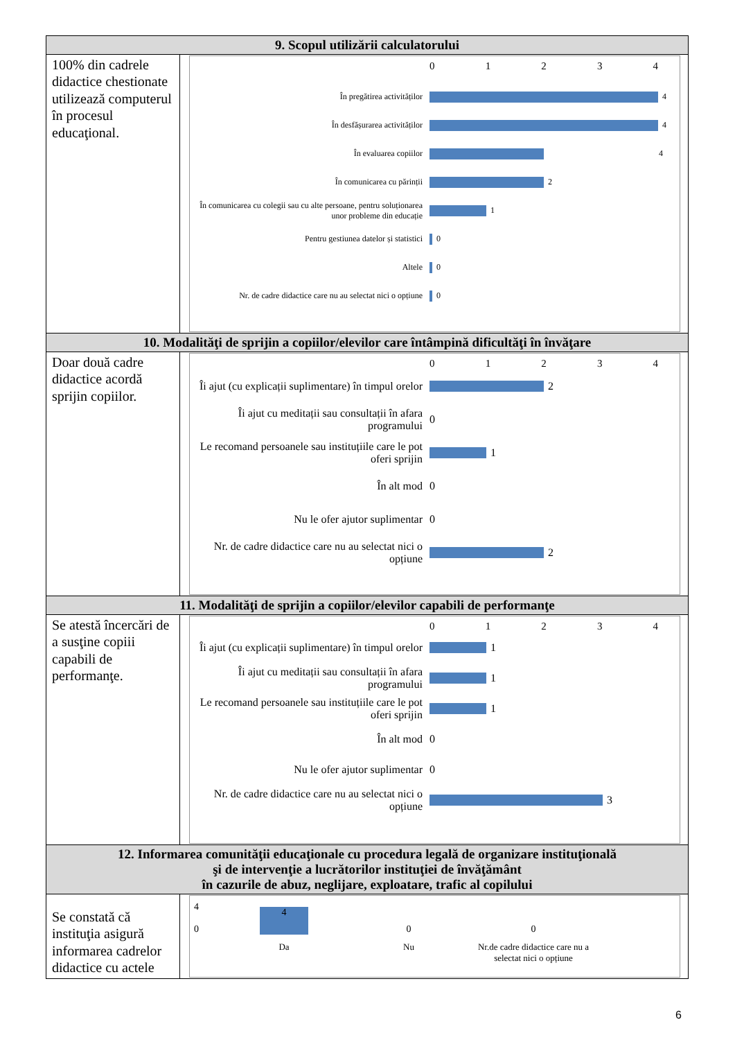| 9. Scopul utilizării calculatorului | |
| --- | --- |
| 100% din cadrele didactice chestionate utilizează computerul în procesul educaţional. | 0 1 2 3 4 În pregătirea activităților 4 În desfășurarea activităților 4 În evaluarea copiilor 4 În comunicarea cu părinții 2 În comunicarea cu colegii sau cu alte persoane, pentru soluționarea unor probleme din educație 1 Pentru gestiunea datelor și statistici 0 Altele 0 Nr. de cadre didactice care nu au selectat nici o opțiune 0 |
| 10. Modalităţi de sprijin a copiilor/elevilor care întâmpină dificultăţi în învăţare | |
| Doar două cadre didactice acordă sprijin copiilor. | 0 1 2 3 4 Îi ajut (cu explicații suplimentare) în timpul orelor 2 Îi ajut cu meditații sau consultații în afara programului 0 Le recomand persoanele sau instituțiile care le pot oferi sprijin 1 În alt mod 0 Nu le ofer ajutor suplimentar 0 Nr. de cadre didactice care nu au selectat nici o opțiune 2 |
| 11. Modalităţi de sprijin a copiilor/elevilor capabili de performanţe | |
| Se atestă încercări de a susţine copiii capabili de performanţe. | 0 1 2 3 4 Îi ajut (cu explicații suplimentare) în timpul orelor 1 Îi ajut cu meditații sau consultații în afara programului 1 Le recomand persoanele sau instituțiile care le pot oferi sprijin 1 În alt mod 0 Nu le ofer ajutor suplimentar 0 Nr. de cadre didactice care nu au selectat nici o opțiune 3 |
| 12. Informarea comunităţii educaţionale cu procedura legală de organizare instituţională şi de intervenţie a lucrătorilor instituţiei de învăţământ în cazurile de abuz, neglijare, exploatare, trafic al copilului | |
| Se constată că instituţia asigură informarea cadrelor didactice cu actele | 4 0 4 0 0 Da Nu Nr.de cadre didactice care nu a selectat nici o opțiune |
6